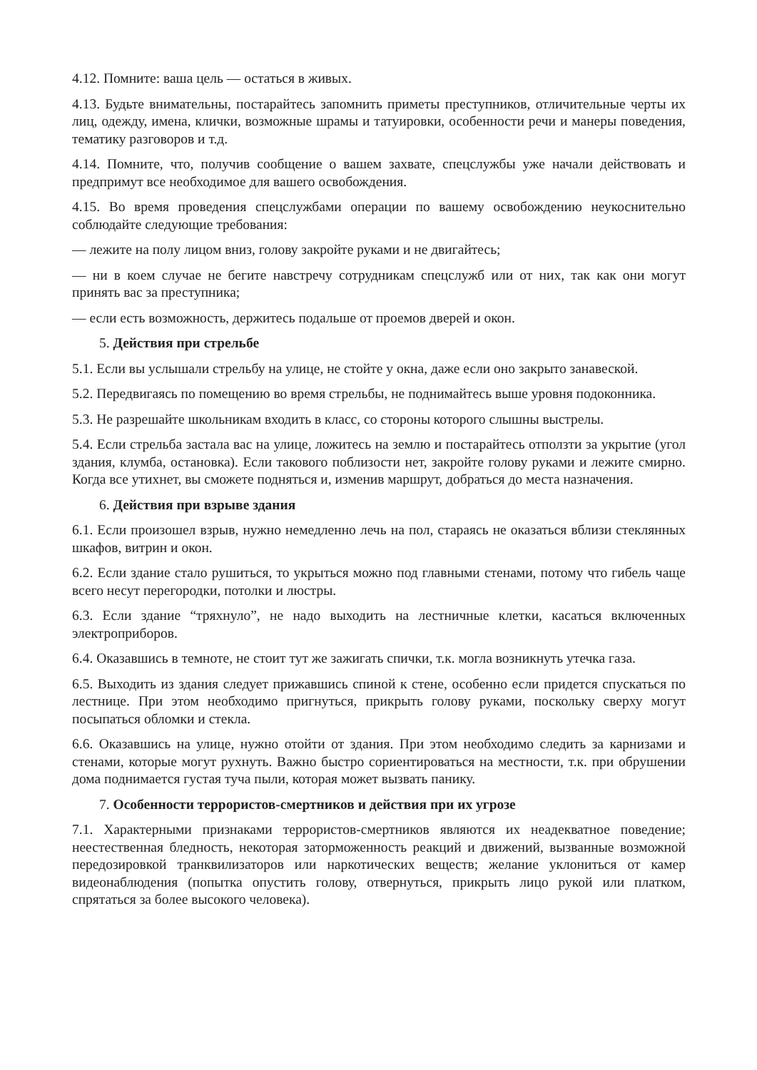4.12. Помните: ваша цель — остаться в живых.
4.13. Будьте внимательны, постарайтесь запомнить приметы преступников, отличительные черты их лиц, одежду, имена, клички, возможные шрамы и татуировки, особенности речи и манеры поведения, тематику разговоров и т.д.
4.14. Помните, что, получив сообщение о вашем захвате, спецслужбы уже начали действовать и предпримут все необходимое для вашего освобождения.
4.15. Во время проведения спецслужбами операции по вашему освобождению неукоснительно соблюдайте следующие требования:
— лежите на полу лицом вниз, голову закройте руками и не двигайтесь;
— ни в коем случае не бегите навстречу сотрудникам спецслужб или от них, так как они могут принять вас за преступника;
— если есть возможность, держитесь подальше от проемов дверей и окон.
5. Действия при стрельбе
5.1. Если вы услышали стрельбу на улице, не стойте у окна, даже если оно закрыто занавеской.
5.2. Передвигаясь по помещению во время стрельбы, не поднимайтесь выше уровня подоконника.
5.3. Не разрешайте школьникам входить в класс, со стороны которого слышны выстрелы.
5.4. Если стрельба застала вас на улице, ложитесь на землю и постарайтесь отползти за укрытие (угол здания, клумба, остановка). Если такового поблизости нет, закройте голову руками и лежите смирно. Когда все утихнет, вы сможете подняться и, изменив маршрут, добраться до места назначения.
6. Действия при взрыве здания
6.1. Если произошел взрыв, нужно немедленно лечь на пол, стараясь не оказаться вблизи стеклянных шкафов, витрин и окон.
6.2. Если здание стало рушиться, то укрыться можно под главными стенами, потому что гибель чаще всего несут перегородки, потолки и люстры.
6.3. Если здание “тряхнуло”, не надо выходить на лестничные клетки, касаться включенных электроприборов.
6.4. Оказавшись в темноте, не стоит тут же зажигать спички, т.к. могла возникнуть утечка газа.
6.5. Выходить из здания следует прижавшись спиной к стене, особенно если придется спускаться по лестнице. При этом необходимо пригнуться, прикрыть голову руками, поскольку сверху могут посыпаться обломки и стекла.
6.6. Оказавшись на улице, нужно отойти от здания. При этом необходимо следить за карнизами и стенами, которые могут рухнуть. Важно быстро сориентироваться на местности, т.к. при обрушении дома поднимается густая туча пыли, которая может вызвать панику.
7. Особенности террористов-смертников и действия при их угрозе
7.1. Характерными признаками террористов-смертников являются их неадекватное поведение; неестественная бледность, некоторая заторможенность реакций и движений, вызванные возможной передозировкой транквилизаторов или наркотических веществ; желание уклониться от камер видеонаблюдения (попытка опустить голову, отвернуться, прикрыть лицо рукой или платком, спрятаться за более высокого человека).